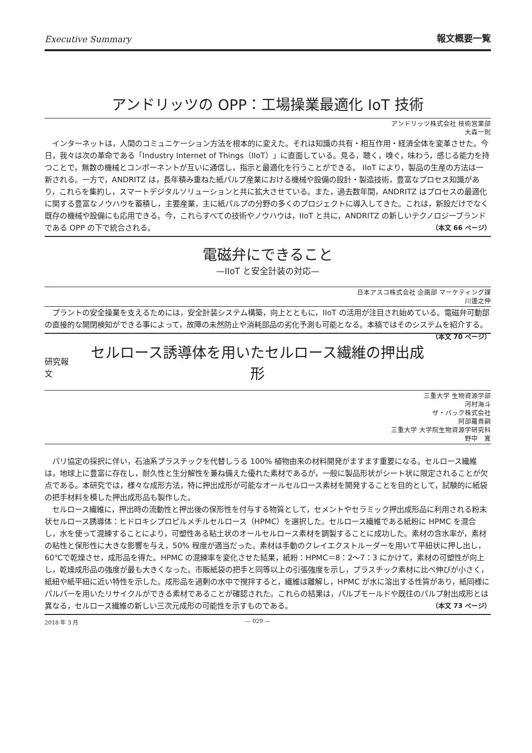Executive Summary 報文概要一覧
アンドリッツの OPP：工場操業最適化 IoT 技術
アンドリッツ株式会社 技術営業部
大森一則
インターネットは，人間のコミュニケーション方法を根本的に変えた。それは知識の共有・相互作用・経済全体を変革させた。今日，我々は次の革命である「Industry Internet of Things（IIoT）」に直面している。見る，聴く，嗅ぐ，味わう，感じる能力を持つことで，無数の機械とコンポーネントが互いに通信し，指示と最適化を行うことができる。 IIoT により，製品の生産の方法は一新される。一方で，ANDRITZ は，長年積み重ねた紙パルプ産業における機械や設備の設計・製造技術，豊富なプロセス知識があり，これらを集約し，スマートデジタルソリューションと共に拡大させている。また，過去数年間，ANDRITZ はプロセスの最適化に関する豊富なノウハウを蓄積し，主要産業，主に紙パルプの分野の多くのプロジェクトに導入してきた。これは，新設だけでなく既存の機械や設備にも応用できる。今，これらすべての技術やノウハウは，IIoT と共に，ANDRITZ の新しいテクノロジーブランドである OPP の下で統合される。 （本文 66 ページ）
電磁弁にできること
—IIoT と安全計装の対応—
日本アスコ株式会社 企画部 マーケティング課
川邊之伸
プラントの安全操業を支えるためには，安全計装システム構築，向上とともに，IIoT の活用が注目され始めている。電磁弁可動部の直接的な開閉検知ができる事によって，故障の未然防止や消耗部品の劣化予測も可能となる。本稿ではそのシステムを紹介する。 （本文 70 ページ）
研究報文
セルロース誘導体を用いたセルロース繊維の押出成形
三重大学 生物資源学部
河村海斗
ザ・パック株式会社
阿部羅貴嗣
三重大学 大学院生物資源学研究科
野中　寛
パリ協定の採択に伴い，石油系プラスチックを代替しうる 100% 植物由来の材料開発がますます重要になる。セルロース繊維は，地球上に豊富に存在し，耐久性と生分解性を兼ね備えた優れた素材であるが，一般に製品形状がシート状に限定されることが欠点である。本研究では，様々な成形方法，特に押出成形が可能なオールセルロース素材を開発することを目的として，試験的に紙袋の把手材料を模した押出成形品も製作した。
セルロース繊維に，押出時の流動性と押出後の保形性を付与する物質として，セメントやセラミック押出成形品に利用される粉末状セルロース誘導体：ヒドロキシプロピルメチルセルロース（HPMC）を選択した。セルロース繊維である紙粉に HPMC を混合し，水を使って混練することにより，可塑性ある粘土状のオールセルロース素材を調製することに成功した。素材の含水率が，素材の粘性と保形性に大きな影響を与え，50% 程度が適当だった。素材は手動のクレイエクストルーダーを用いて平紐状に押し出し，60℃で乾燥させ，成形品を得た。HPMC の混練率を変化させた結果，紙粉：HPMC＝8：2～7：3 にかけて，素材の可塑性が向上し，乾燥成形品の強度が最も大きくなった。市販紙袋の把手と同等以上の引張強度を示し，プラスチック素材に比べ伸びが小さく，紙紐や紙平紐に近い特性を示した。成形品を過剰の水中で撹拌すると，繊維は離解し，HPMC が水に溶出する性質があり，紙同様にパルパーを用いたリサイクルができる素材であることが確認された。これらの結果は，パルプモールドや既往のパルプ射出成形とは異なる，セルロース繊維の新しい三次元成形の可能性を示すものである。 （本文 73 ページ）
2018 年 3 月 — 029 —